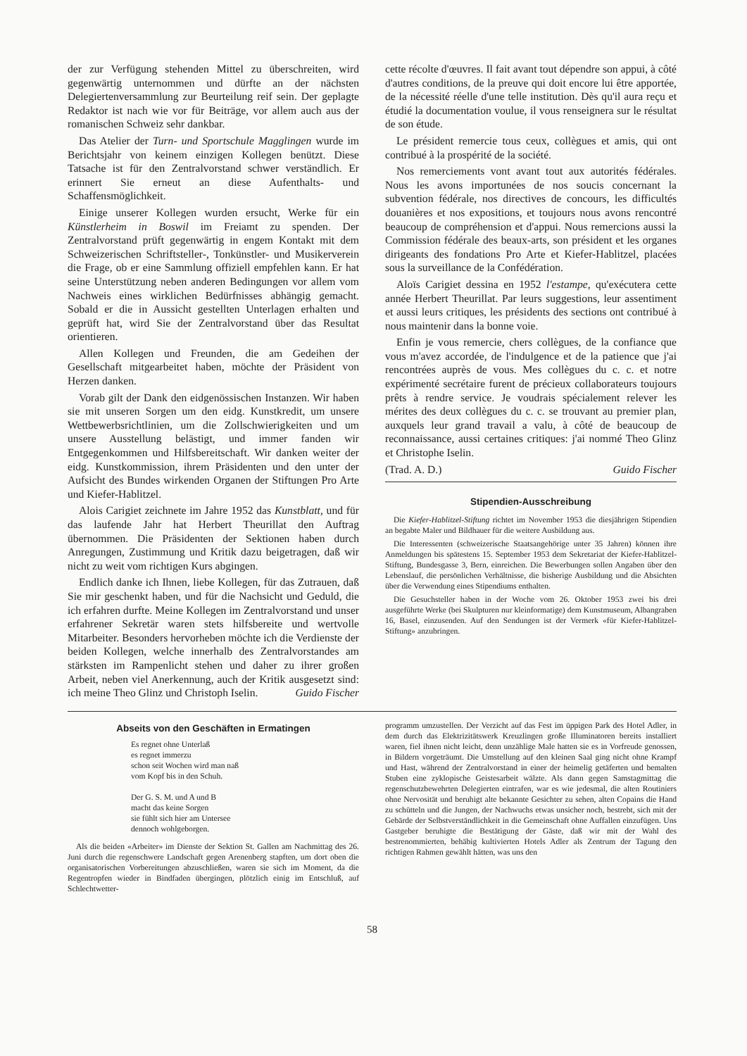der zur Verfügung stehenden Mittel zu überschreiten, wird gegenwärtig unternommen und dürfte an der nächsten Delegiertenversammlung zur Beurteilung reif sein. Der geplagte Redaktor ist nach wie vor für Beiträge, vor allem auch aus der romanischen Schweiz sehr dankbar.
Das Atelier der Turn- und Sportschule Magglingen wurde im Berichtsjahr von keinem einzigen Kollegen benützt. Diese Tatsache ist für den Zentralvorstand schwer verständlich. Er erinnert Sie erneut an diese Aufenthalts- und Schaffensmöglichkeit.
Einige unserer Kollegen wurden ersucht, Werke für ein Künstlerheim in Boswil im Freiamt zu spenden. Der Zentralvorstand prüft gegenwärtig in engem Kontakt mit dem Schweizerischen Schriftsteller-, Tonkünstler- und Musikerverein die Frage, ob er eine Sammlung offiziell empfehlen kann. Er hat seine Unterstützung neben anderen Bedingungen vor allem vom Nachweis eines wirklichen Bedürfnisses abhängig gemacht. Sobald er die in Aussicht gestellten Unterlagen erhalten und geprüft hat, wird Sie der Zentralvorstand über das Resultat orientieren.
Allen Kollegen und Freunden, die am Gedeihen der Gesellschaft mitgearbeitet haben, möchte der Präsident von Herzen danken.
Vorab gilt der Dank den eidgenössischen Instanzen. Wir haben sie mit unseren Sorgen um den eidg. Kunstkredit, um unsere Wettbewerbsrichtlinien, um die Zollschwierigkeiten und um unsere Ausstellung belästigt, und immer fanden wir Entgegenkommen und Hilfsbereitschaft. Wir danken weiter der eidg. Kunstkommission, ihrem Präsidenten und den unter der Aufsicht des Bundes wirkenden Organen der Stiftungen Pro Arte und Kiefer-Hablitzel.
Alois Carigiet zeichnete im Jahre 1952 das Kunstblatt, und für das laufende Jahr hat Herbert Theurillat den Auftrag übernommen. Die Präsidenten der Sektionen haben durch Anregungen, Zustimmung und Kritik dazu beigetragen, daß wir nicht zu weit vom richtigen Kurs abgingen.
Endlich danke ich Ihnen, liebe Kollegen, für das Zutrauen, daß Sie mir geschenkt haben, und für die Nachsicht und Geduld, die ich erfahren durfte. Meine Kollegen im Zentralvorstand und unser erfahrener Sekretär waren stets hilfsbereite und wertvolle Mitarbeiter. Besonders hervorheben möchte ich die Verdienste der beiden Kollegen, welche innerhalb des Zentralvorstandes am stärksten im Rampenlicht stehen und daher zu ihrer großen Arbeit, neben viel Anerkennung, auch der Kritik ausgesetzt sind: ich meine Theo Glinz und Christoph Iselin. Guido Fischer
cette récolte d'œuvres. Il fait avant tout dépendre son appui, à côté d'autres conditions, de la preuve qui doit encore lui être apportée, de la nécessité réelle d'une telle institution. Dès qu'il aura reçu et étudié la documentation voulue, il vous renseignera sur le résultat de son étude.
Le président remercie tous ceux, collègues et amis, qui ont contribué à la prospérité de la société.
Nos remerciements vont avant tout aux autorités fédérales. Nous les avons importunées de nos soucis concernant la subvention fédérale, nos directives de concours, les difficultés douanières et nos expositions, et toujours nous avons rencontré beaucoup de compréhension et d'appui. Nous remercions aussi la Commission fédérale des beaux-arts, son président et les organes dirigeants des fondations Pro Arte et Kiefer-Hablitzel, placées sous la surveillance de la Confédération.
Aloïs Carigiet dessina en 1952 l'estampe, qu'exécutera cette année Herbert Theurillat. Par leurs suggestions, leur assentiment et aussi leurs critiques, les présidents des sections ont contribué à nous maintenir dans la bonne voie.
Enfin je vous remercie, chers collègues, de la confiance que vous m'avez accordée, de l'indulgence et de la patience que j'ai rencontrées auprès de vous. Mes collègues du c. c. et notre expérimenté secrétaire furent de précieux collaborateurs toujours prêts à rendre service. Je voudrais spécialement relever les mérites des deux collègues du c. c. se trouvant au premier plan, auxquels leur grand travail a valu, à côté de beaucoup de reconnaissance, aussi certaines critiques: j'ai nommé Theo Glinz et Christophe Iselin.
(Trad. A. D.) Guido Fischer
Stipendien-Ausschreibung
Die Kiefer-Hablitzel-Stiftung richtet im November 1953 die diesjährigen Stipendien an begabte Maler und Bildhauer für die weitere Ausbildung aus.
Die Interessenten (schweizerische Staatsangehörige unter 35 Jahren) können ihre Anmeldungen bis spätestens 15. September 1953 dem Sekretariat der Kiefer-Hablitzel-Stiftung, Bundesgasse 3, Bern, einreichen. Die Bewerbungen sollen Angaben über den Lebenslauf, die persönlichen Verhältnisse, die bisherige Ausbildung und die Absichten über die Verwendung eines Stipendiums enthalten.
Die Gesuchsteller haben in der Woche vom 26. Oktober 1953 zwei bis drei ausgeführte Werke (bei Skulpturen nur kleinformatige) dem Kunstmuseum, Albangraben 16, Basel, einzusenden. Auf den Sendungen ist der Vermerk «für Kiefer-Hablitzel-Stiftung» anzubringen.
Abseits von den Geschäften in Ermatingen
Es regnet ohne Unterlaß
es regnet immerzu
schon seit Wochen wird man naß
vom Kopf bis in den Schuh.
Der G. S. M. und A und B
macht das keine Sorgen
sie fühlt sich hier am Untersee
dennoch wohlgeborgen.
Als die beiden «Arbeiter» im Dienste der Sektion St. Gallen am Nachmittag des 26. Juni durch die regenschwere Landschaft gegen Arenenberg stapften, um dort oben die organisatorischen Vorbereitungen abzuschließen, waren sie sich im Moment, da die Regentropfen wieder in Bindfaden übergingen, plötzlich einig im Entschluß, auf Schlechtwetter-
programm umzustellen. Der Verzicht auf das Fest im üppigen Park des Hotel Adler, in dem durch das Elektrizitätswerk Kreuzlingen große Illuminatoren bereits installiert waren, fiel ihnen nicht leicht, denn unzählige Male hatten sie es in Vorfreude genossen, in Bildern vorgeträumt. Die Umstellung auf den kleinen Saal ging nicht ohne Krampf und Hast, während der Zentralvorstand in einer der heimelig getäferten und bemalten Stuben eine zyklopische Geistesarbeit wälzte. Als dann gegen Samstagmittag die regenschutzbewehrten Delegierten eintrafen, war es wie jedesmal, die alten Routiniers ohne Nervosität und beruhigt alte bekannte Gesichter zu sehen, alten Copains die Hand zu schütteln und die Jungen, der Nachwuchs etwas unsicher noch, bestrebt, sich mit der Gebärde der Selbstverständlichkeit in die Gemeinschaft ohne Auffallen einzufügen. Uns Gastgeber beruhigte die Bestätigung der Gäste, daß wir mit der Wahl des bestrenommierten, behäbig kultivierten Hotels Adler als Zentrum der Tagung den richtigen Rahmen gewählt hätten, was uns den
58